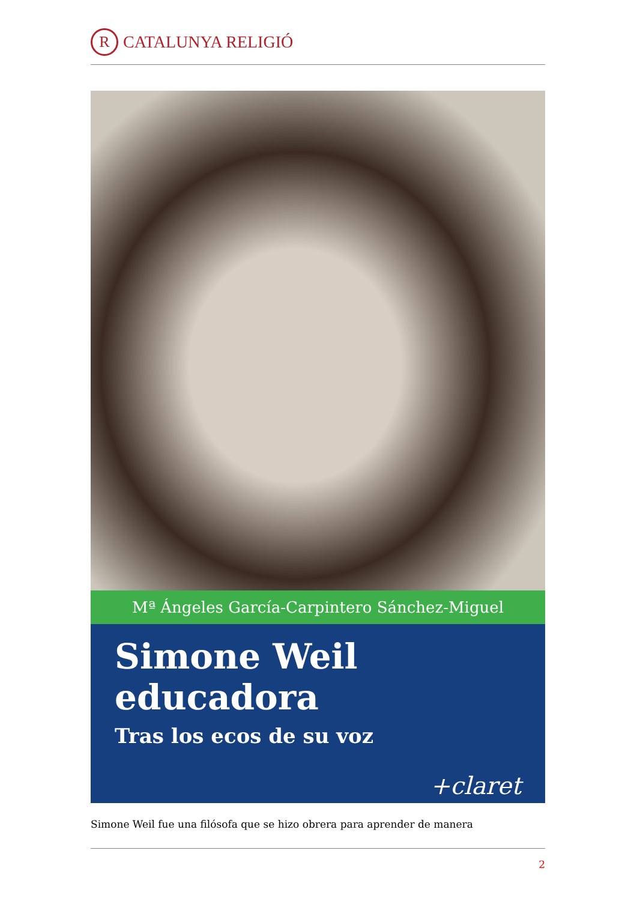R
CATALUNYA RELIGIÓ
Mª Ángeles García-Carpintero Sánchez-Miguel
Simone Weil educadora
Tras los ecos de su voz
+claret
Simone Weil fue una filósofa que se hizo obrera para aprender de manera
2